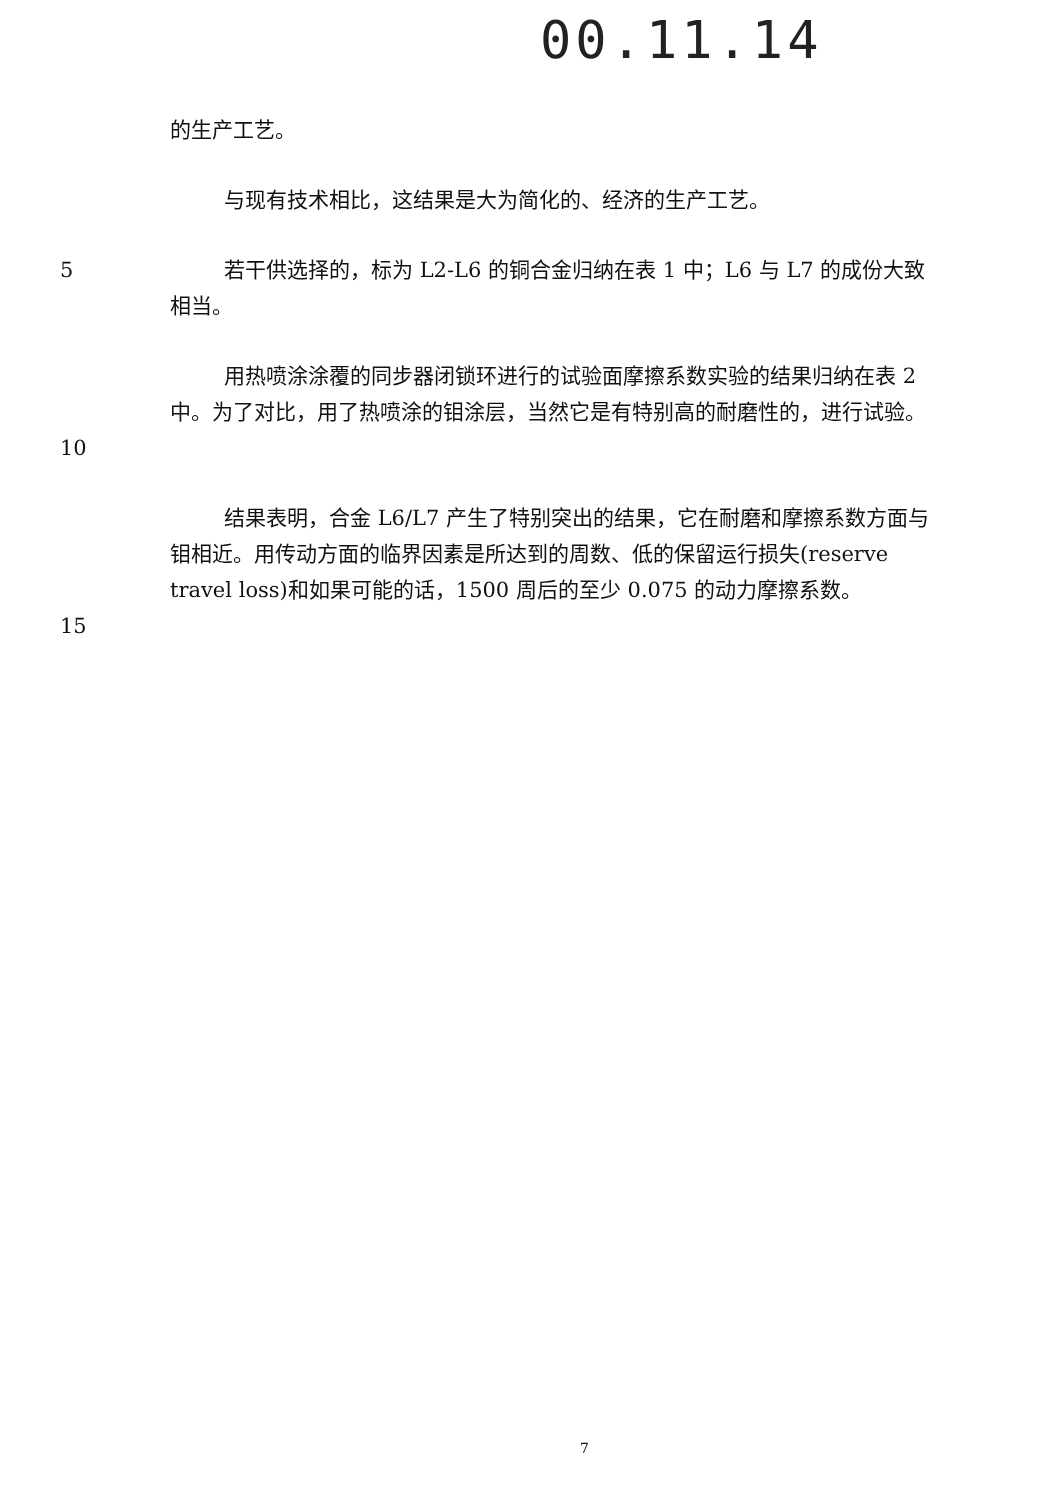00.11.14
的生产工艺。
与现有技术相比，这结果是大为简化的、经济的生产工艺。
5 若干供选择的，标为 L2-L6 的铜合金归纳在表 1 中；L6 与 L7 的成份大致相当。
10 用热喷涂涂覆的同步器闭锁环进行的试验面摩擦系数实验的结果归纳在表 2 中。为了对比，用了热喷涂的钼涂层，当然它是有特别高的耐磨性的，进行试验。
15 结果表明，合金 L6/L7 产生了特别突出的结果，它在耐磨和摩擦系数方面与钼相近。用传动方面的临界因素是所达到的周数、低的保留运行损失(reserve travel loss)和如果可能的话，1500 周后的至少 0.075 的动力摩擦系数。
7